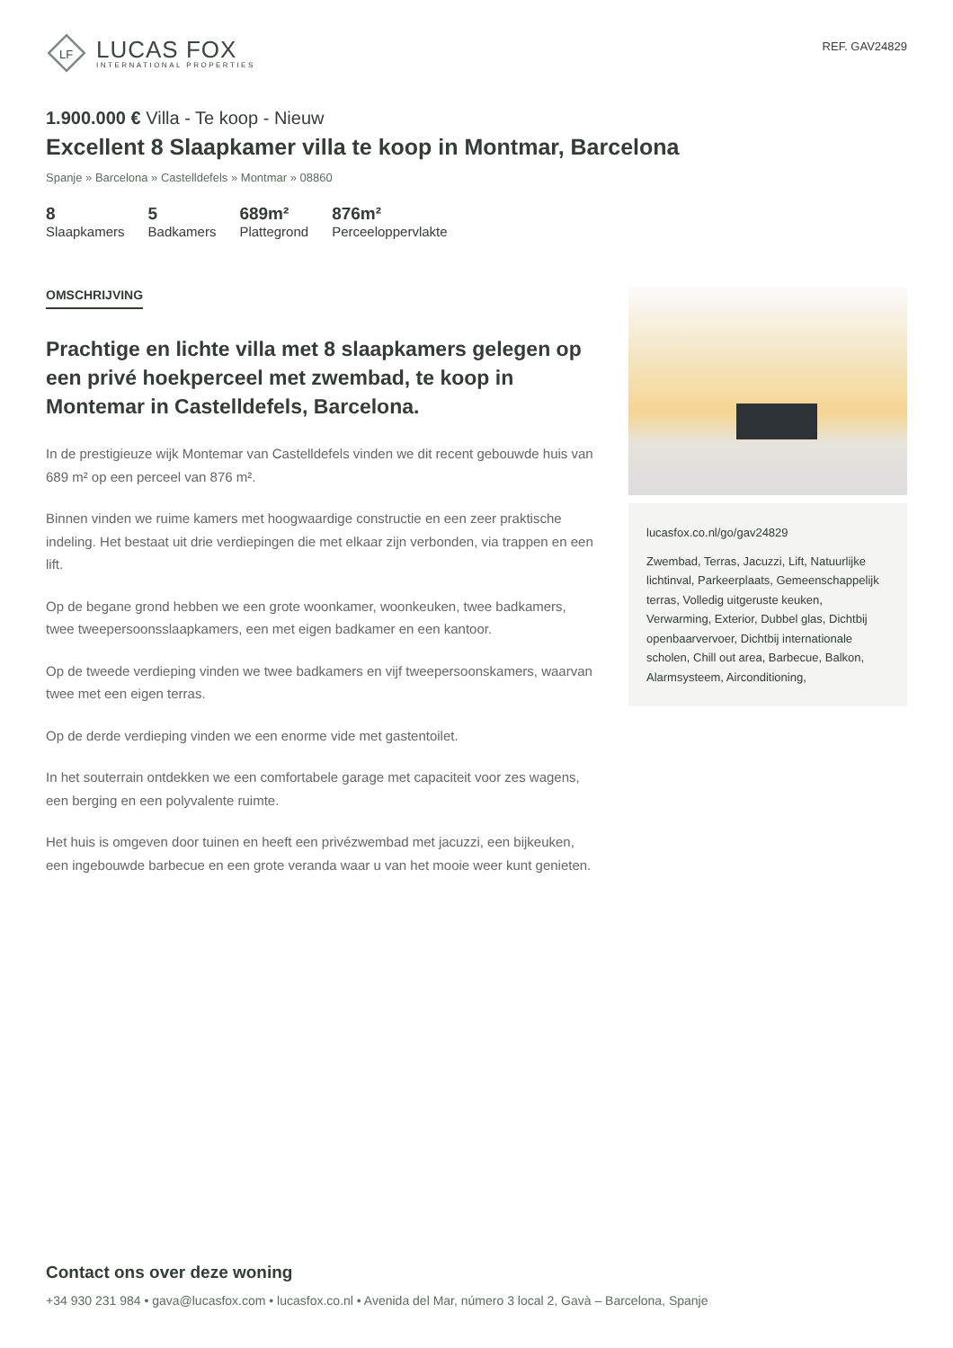LF
LUCAS FOX
INTERNATIONAL PROPERTIES
REF. GAV24829
1.900.000 € Villa - Te koop - Nieuw
Excellent 8 Slaapkamer villa te koop in Montmar, Barcelona
Spanje » Barcelona » Castelldefels » Montmar » 08860
8
Slaapkamers
5
Badkamers
689m²
Plattegrond
876m²
Perceeloppervlakte
OMSCHRIJVING
Prachtige en lichte villa met 8 slaapkamers gelegen op een privé hoekperceel met zwembad, te koop in Montemar in Castelldefels, Barcelona.
In de prestigieuze wijk Montemar van Castelldefels vinden we dit recent gebouwde huis van 689 m² op een perceel van 876 m².
Binnen vinden we ruime kamers met hoogwaardige constructie en een zeer praktische indeling. Het bestaat uit drie verdiepingen die met elkaar zijn verbonden, via trappen en een lift.
Op de begane grond hebben we een grote woonkamer, woonkeuken, twee badkamers, twee tweepersoonsslaapkamers, een met eigen badkamer en een kantoor.
Op de tweede verdieping vinden we twee badkamers en vijf tweepersoonskamers, waarvan twee met een eigen terras.
Op de derde verdieping vinden we een enorme vide met gastentoilet.
In het souterrain ontdekken we een comfortabele garage met capaciteit voor zes wagens, een berging en een polyvalente ruimte.
Het huis is omgeven door tuinen en heeft een privézwembad met jacuzzi, een bijkeuken, een ingebouwde barbecue en een grote veranda waar u van het mooie weer kunt genieten.
lucasfox.co.nl/go/gav24829
Zwembad, Terras, Jacuzzi, Lift, Natuurlijke lichtinval, Parkeerplaats, Gemeenschappelijk terras, Volledig uitgeruste keuken, Verwarming, Exterior, Dubbel glas, Dichtbij openbaarvervoer, Dichtbij internationale scholen, Chill out area, Barbecue, Balkon, Alarmsysteem, Airconditioning,
Contact ons over deze woning
+34 930 231 984 • gava@lucasfox.com • lucasfox.co.nl • Avenida del Mar, número 3 local 2, Gavà – Barcelona, Spanje